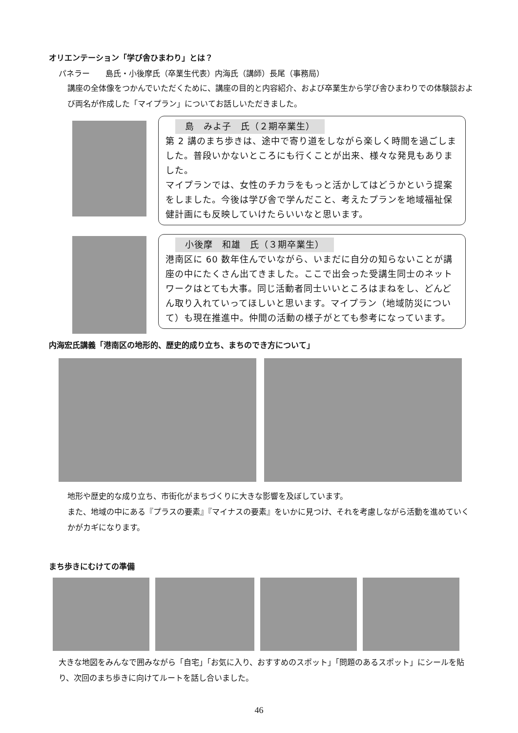オリエンテーション「学び舎ひまわり」とは？
パネラー　　島氏・小後摩氏（卒業生代表）内海氏（講師）長尾（事務局）
講座の全体像をつかんでいただくために、講座の目的と内容紹介、および卒業生から学び舎ひまわりでの体験談および両名が作成した「マイプラン」についてお話しいただきました。
島　みよ子　氏（２期卒業生）
第 2 講のまち歩きは、途中で寄り道をしながら楽しく時間を過ごしました。普段いかないところにも行くことが出来、様々な発見もありました。
マイプランでは、女性のチカラをもっと活かしてはどうかという提案をしました。今後は学び舎で学んだこと、考えたプランを地域福祉保健計画にも反映していけたらいいなと思います。
小後摩　和雄　氏（３期卒業生）
港南区に 60 数年住んでいながら、いまだに自分の知らないことが講座の中にたくさん出てきました。ここで出会った受講生同士のネットワークはとても大事。同じ活動者同士いいところはまねをし、どんどん取り入れていってほしいと思います。マイプラン（地域防災について）も現在推進中。仲間の活動の様子がとても参考になっています。
内海宏氏講義「港南区の地形的、歴史的成り立ち、まちのでき方について」
地形や歴史的な成り立ち、市街化がまちづくりに大きな影響を及ぼしています。
また、地域の中にある『プラスの要素』『マイナスの要素』をいかに見つけ、それを考慮しながら活動を進めていくかがカギになります。
まち歩きにむけての準備
大きな地図をみんなで囲みながら「自宅」「お気に入り、おすすめのスポット」「問題のあるスポット」にシールを貼り、次回のまち歩きに向けてルートを話し合いました。
46